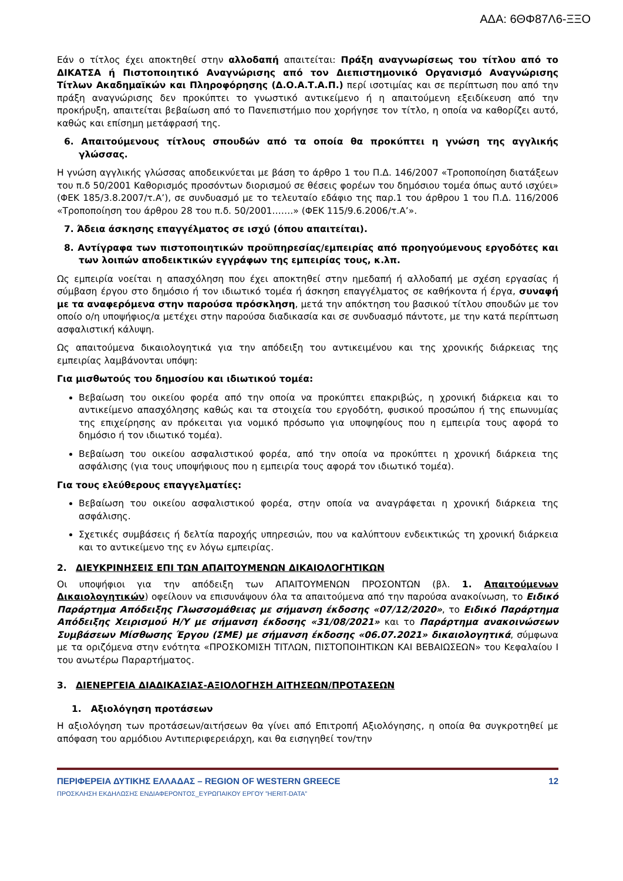ΑΔΑ: 6ΘΦ87Λ6-ΞΞΟ
Εάν ο τίτλος έχει αποκτηθεί στην αλλοδαπή απαιτείται: Πράξη αναγνωρίσεως του τίτλου από το ΔΙΚΑΤΣΑ ή Πιστοποιητικό Αναγνώρισης από τον Διεπιστημονικό Οργανισμό Αναγνώρισης Τίτλων Ακαδημαϊκών και Πληροφόρησης (Δ.Ο.Α.Τ.Α.Π.) περί ισοτιμίας και σε περίπτωση που από την πράξη αναγνώρισης δεν προκύπτει το γνωστικό αντικείμενο ή η απαιτούμενη εξειδίκευση από την προκήρυξη, απαιτείται βεβαίωση από το Πανεπιστήμιο που χορήγησε τον τίτλο, η οποία να καθορίζει αυτό, καθώς και επίσημη μετάφρασή της.
6. Απαιτούμενους τίτλους σπουδών από τα οποία θα προκύπτει η γνώση της αγγλικής γλώσσας.
Η γνώση αγγλικής γλώσσας αποδεικνύεται με βάση το άρθρο 1 του Π.Δ. 146/2007 «Τροποποίηση διατάξεων του π.δ 50/2001 Καθορισμός προσόντων διορισμού σε θέσεις φορέων του δημόσιου τομέα όπως αυτό ισχύει» (ΦΕΚ 185/3.8.2007/τ.Α’), σε συνδυασμό με το τελευταίο εδάφιο της παρ.1 του άρθρου 1 του Π.Δ. 116/2006 «Τροποποίηση του άρθρου 28 του π.δ. 50/2001…….» (ΦΕΚ 115/9.6.2006/τ.Α’».
7. Άδεια άσκησης επαγγέλματος σε ισχύ (όπου απαιτείται).
8. Αντίγραφα των πιστοποιητικών προϋπηρεσίας/εμπειρίας από προηγούμενους εργοδότες και των λοιπών αποδεικτικών εγγράφων της εμπειρίας τους, κ.λπ.
Ως εμπειρία νοείται η απασχόληση που έχει αποκτηθεί στην ημεδαπή ή αλλοδαπή με σχέση εργασίας ή σύμβαση έργου στο δημόσιο ή τον ιδιωτικό τομέα ή άσκηση επαγγέλματος σε καθήκοντα ή έργα, συναφή με τα αναφερόμενα στην παρούσα πρόσκληση, μετά την απόκτηση του βασικού τίτλου σπουδών με τον οποίο ο/η υποψήφιος/α μετέχει στην παρούσα διαδικασία και σε συνδυασμό πάντοτε, με την κατά περίπτωση ασφαλιστική κάλυψη.
Ως απαιτούμενα δικαιολογητικά για την απόδειξη του αντικειμένου και της χρονικής διάρκειας της εμπειρίας λαμβάνονται υπόψη:
Για μισθωτούς του δημοσίου και ιδιωτικού τομέα:
Βεβαίωση του οικείου φορέα από την οποία να προκύπτει επακριβώς, η χρονική διάρκεια και το αντικείμενο απασχόλησης καθώς και τα στοιχεία του εργοδότη, φυσικού προσώπου ή της επωνυμίας της επιχείρησης αν πρόκειται για νομικό πρόσωπο για υποψηφίους που η εμπειρία τους αφορά το δημόσιο ή τον ιδιωτικό τομέα).
Βεβαίωση του οικείου ασφαλιστικού φορέα, από την οποία να προκύπτει η χρονική διάρκεια της ασφάλισης (για τους υποψήφιους που η εμπειρία τους αφορά τον ιδιωτικό τομέα).
Για τους ελεύθερους επαγγελματίες:
Βεβαίωση του οικείου ασφαλιστικού φορέα, στην οποία να αναγράφεται η χρονική διάρκεια της ασφάλισης.
Σχετικές συμβάσεις ή δελτία παροχής υπηρεσιών, που να καλύπτουν ενδεικτικώς τη χρονική διάρκεια και το αντικείμενο της εν λόγω εμπειρίας.
2. ΔΙΕΥΚΡΙΝΗΣΕΙΣ ΕΠΙ ΤΩΝ ΑΠΑΙΤΟΥΜΕΝΩΝ ΔΙΚΑΙΟΛΟΓΗΤΙΚΩΝ
Οι υποψήφιοι για την απόδειξη των ΑΠΑΙΤΟΥΜΕΝΩΝ ΠΡΟΣΟΝΤΩΝ (βλ. 1. Απαιτούμενων Δικαιολογητικών) οφείλουν να επισυνάψουν όλα τα απαιτούμενα από την παρούσα ανακοίνωση, το Ειδικό Παράρτημα Απόδειξης Γλωσσομάθειας με σήμανση έκδοσης «07/12/2020», το Ειδικό Παράρτημα Απόδειξης Χειρισμού Η/Υ με σήμανση έκδοσης «31/08/2021» και το Παράρτημα ανακοινώσεων Συμβάσεων Μίσθωσης Έργου (ΣΜΕ) με σήμανση έκδοσης «06.07.2021» δικαιολογητικά, σύμφωνα με τα οριζόμενα στην ενότητα «ΠΡΟΣΚΟΜΙΣΗ ΤΙΤΛΩΝ, ΠΙΣΤΟΠΟΙΗΤΙΚΩΝ ΚΑΙ ΒΕΒΑΙΩΣΕΩΝ» του Κεφαλαίου Ι του ανωτέρω Παραρτήματος.
3. ΔΙΕΝΕΡΓΕΙΑ ΔΙΑΔΙΚΑΣΙΑΣ-ΑΞΙΟΛΟΓΗΣΗ ΑΙΤΗΣΕΩΝ/ΠΡΟΤΑΣΕΩΝ
1. Αξιολόγηση προτάσεων
Η αξιολόγηση των προτάσεων/αιτήσεων θα γίνει από Επιτροπή Αξιολόγησης, η οποία θα συγκροτηθεί με απόφαση του αρμόδιου Αντιπεριφερειάρχη, και θα εισηγηθεί τον/την
ΠΕΡΙΦΕΡΕΙΑ ΔΥΤΙΚΗΣ ΕΛΛΑΔΑΣ – REGION OF WESTERN GREECE 12
ΠΡΟΣΚΛΗΣΗ ΕΚΔΗΛΩΣΗΣ ΕΝΔΙΑΦΕΡΟΝΤΟΣ_ΕΥΡΩΠΑΙΚΟΥ ΕΡΓΟΥ ”HERIT-DATA”